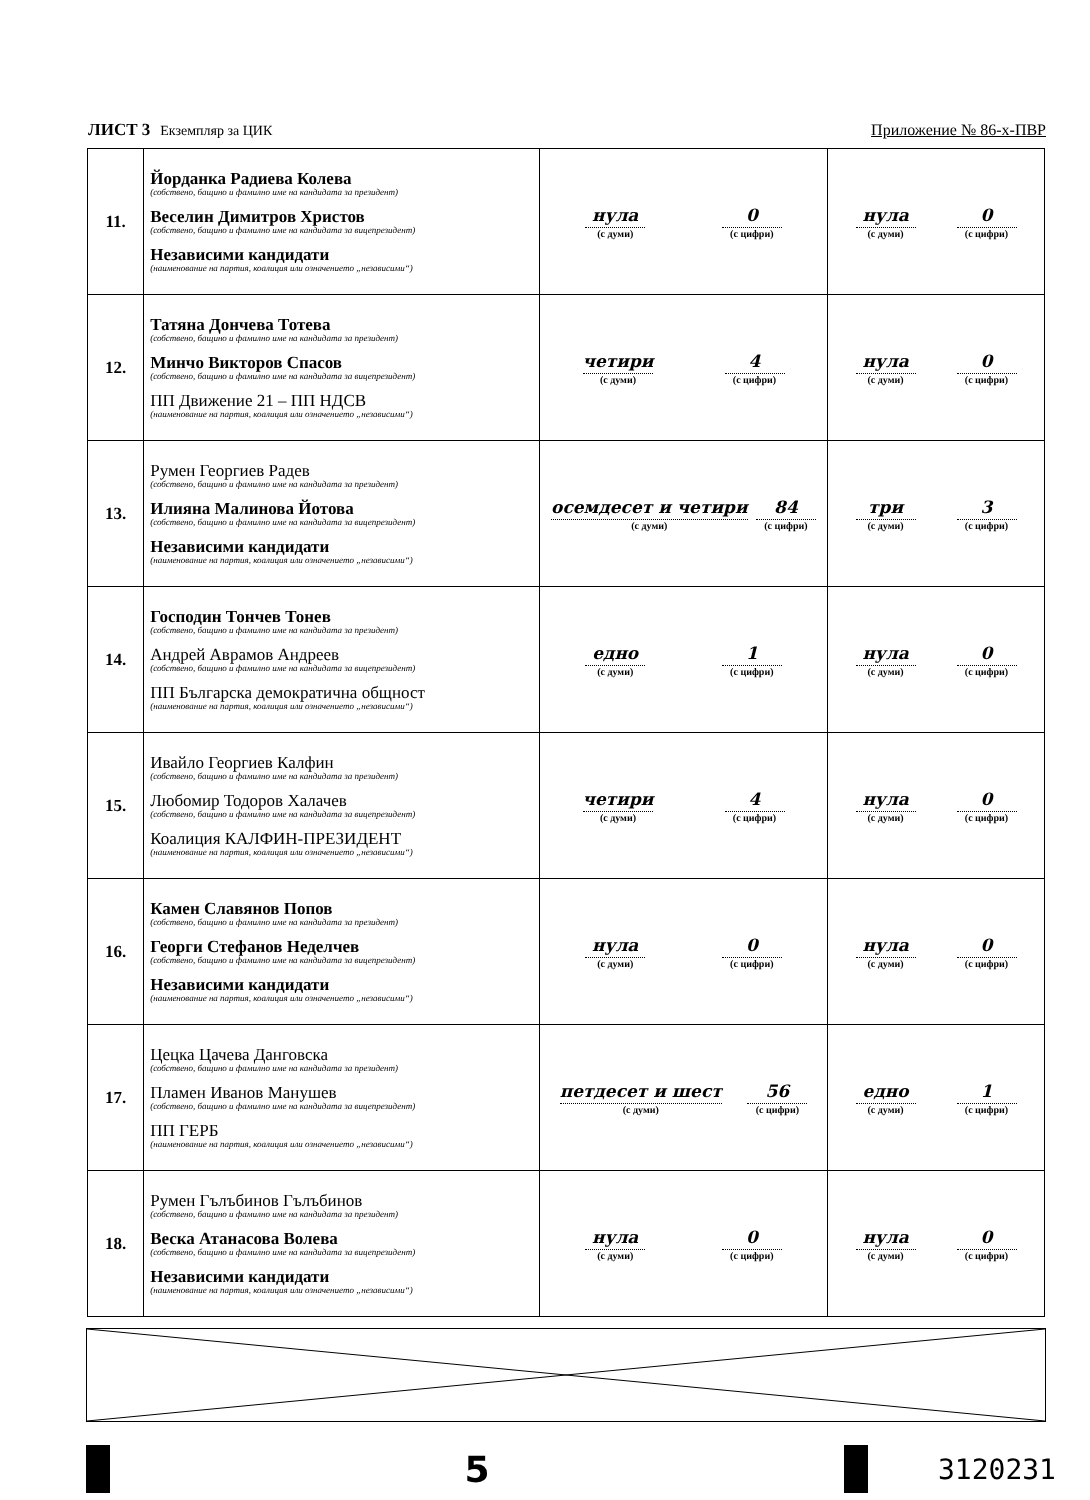ЛИСТ 3 Екземпляр за ЦИК Приложение № 86-х-ПВР
| 11. | Йорданка Радиева Колева (собствено, бащино и фамилно име на кандидата за президент) Веселин Димитров Христов (собствено, бащино и фамилно име на кандидата за вицепрезидент) Независими кандидати (наименование на партия, коалиция или означението „независими“) | нула (с думи) 0 (с цифри) | нула (с думи) 0 (с цифри) |
| 12. | Татяна Дончева Тотева (собствено, бащино и фамилно име на кандидата за президент) Минчо Викторов Спасов (собствено, бащино и фамилно име на кандидата за вицепрезидент) ПП Движение 21 – ПП НДСВ (наименование на партия, коалиция или означението „независими“) | четири (с думи) 4 (с цифри) | нула (с думи) 0 (с цифри) |
| 13. | Румен Георгиев Радев (собствено, бащино и фамилно име на кандидата за президент) Илияна Малинова Йотова (собствено, бащино и фамилно име на кандидата за вицепрезидент) Независими кандидати (наименование на партия, коалиция или означението „независими“) | осемдесет и четири (с думи) 84 (с цифри) | три (с думи) 3 (с цифри) |
| 14. | Господин Тончев Тонев (собствено, бащино и фамилно име на кандидата за президент) Андрей Аврамов Андреев (собствено, бащино и фамилно име на кандидата за вицепрезидент) ПП Българска демократична общност (наименование на партия, коалиция или означението „независими“) | едно (с думи) 1 (с цифри) | нула (с думи) 0 (с цифри) |
| 15. | Ивайло Георгиев Калфин (собствено, бащино и фамилно име на кандидата за президент) Любомир Тодоров Халачев (собствено, бащино и фамилно име на кандидата за вицепрезидент) Коалиция КАЛФИН-ПРЕЗИДЕНТ (наименование на партия, коалиция или означението „независими“) | четири (с думи) 4 (с цифри) | нула (с думи) 0 (с цифри) |
| 16. | Камен Славянов Попов (собствено, бащино и фамилно име на кандидата за президент) Георги Стефанов Неделчев (собствено, бащино и фамилно име на кандидата за вицепрезидент) Независими кандидати (наименование на партия, коалиция или означението „независими“) | нула (с думи) 0 (с цифри) | нула (с думи) 0 (с цифри) |
| 17. | Цецка Цачева Данговска (собствено, бащино и фамилно име на кандидата за президент) Пламен Иванов Манушев (собствено, бащино и фамилно име на кандидата за вицепрезидент) ПП ГЕРБ (наименование на партия, коалиция или означението „независими“) | петдесет и шест (с думи) 56 (с цифри) | едно (с думи) 1 (с цифри) |
| 18. | Румен Гълъбинов Гълъбинов (собствено, бащино и фамилно име на кандидата за президент) Веска Атанасова Волева (собствено, бащино и фамилно име на кандидата за вицепрезидент) Независими кандидати (наименование на партия, коалиция или означението „независими“) | нула (с думи) 0 (с цифри) | нула (с думи) 0 (с цифри) |
5
3120231